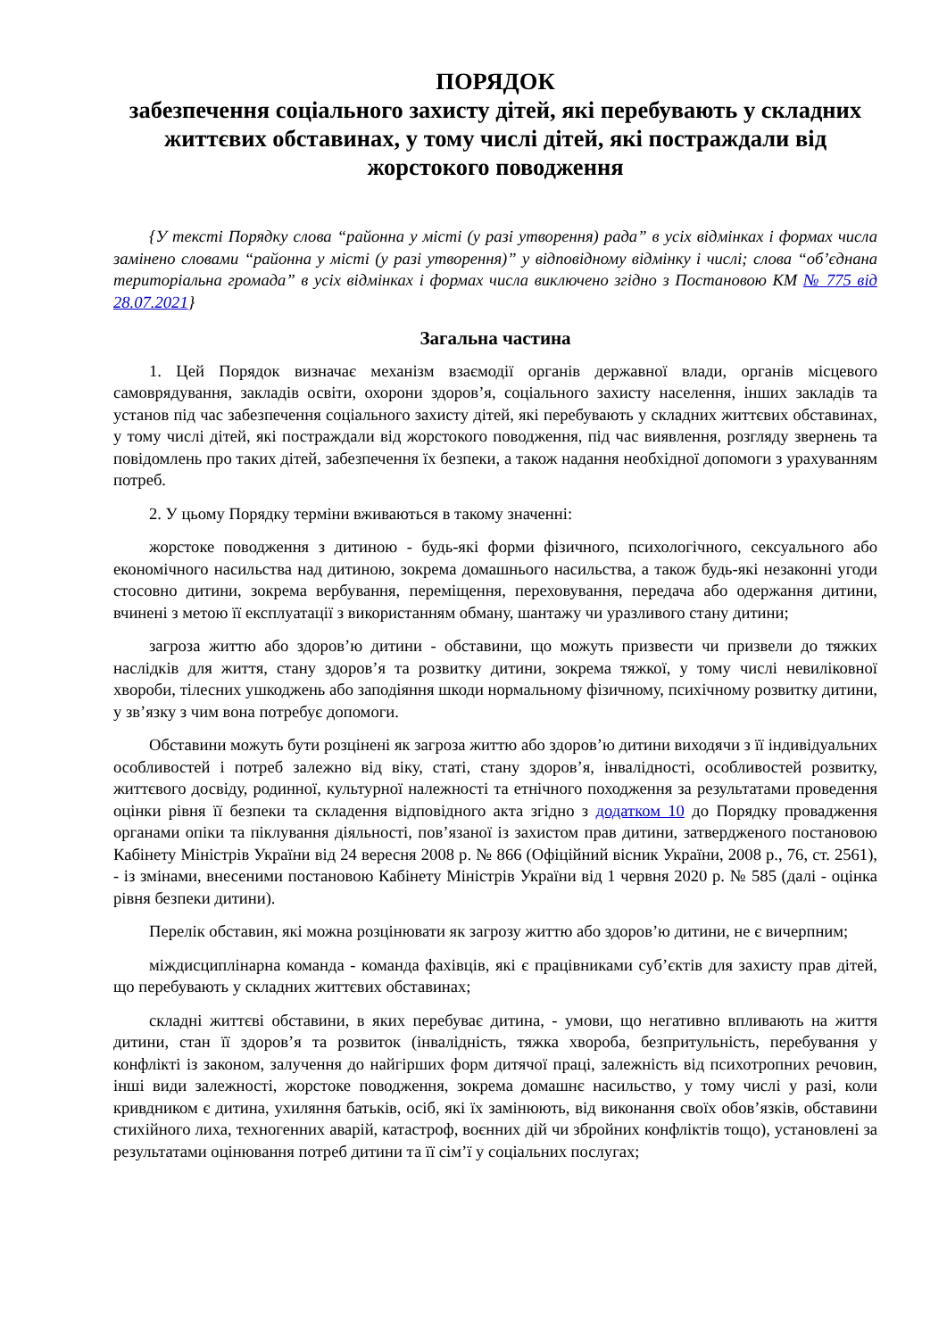ПОРЯДОК
забезпечення соціального захисту дітей, які перебувають у складних життєвих обставинах, у тому числі дітей, які постраждали від жорстокого поводження
{У тексті Порядку слова “районна у місті (у разі утворення) рада” в усіх відмінках і формах числа замінено словами “районна у місті (у разі утворення)” у відповідному відмінку і числі; слова “об’єднана територіальна громада” в усіх відмінках і формах числа виключено згідно з Постановою КМ № 775 від 28.07.2021}
Загальна частина
1. Цей Порядок визначає механізм взаємодії органів державної влади, органів місцевого самоврядування, закладів освіти, охорони здоров’я, соціального захисту населення, інших закладів та установ під час забезпечення соціального захисту дітей, які перебувають у складних життєвих обставинах, у тому числі дітей, які постраждали від жорстокого поводження, під час виявлення, розгляду звернень та повідомлень про таких дітей, забезпечення їх безпеки, а також надання необхідної допомоги з урахуванням потреб.
2. У цьому Порядку терміни вживаються в такому значенні:
жорстоке поводження з дитиною - будь-які форми фізичного, психологічного, сексуального або економічного насильства над дитиною, зокрема домашнього насильства, а також будь-які незаконні угоди стосовно дитини, зокрема вербування, переміщення, переховування, передача або одержання дитини, вчинені з метою її експлуатації з використанням обману, шантажу чи уразливого стану дитини;
загроза життю або здоров’ю дитини - обставини, що можуть призвести чи призвели до тяжких наслідків для життя, стану здоров’я та розвитку дитини, зокрема тяжкої, у тому числі невиліковної хвороби, тілесних ушкоджень або заподіяння шкоди нормальному фізичному, психічному розвитку дитини, у зв’язку з чим вона потребує допомоги.
Обставини можуть бути розцінені як загроза життю або здоров’ю дитини виходячи з її індивідуальних особливостей і потреб залежно від віку, статі, стану здоров’я, інвалідності, особливостей розвитку, життєвого досвіду, родинної, культурної належності та етнічного походження за результатами проведення оцінки рівня її безпеки та складення відповідного акта згідно з додатком 10 до Порядку провадження органами опіки та піклування діяльності, пов’язаної із захистом прав дитини, затвердженого постановою Кабінету Міністрів України від 24 вересня 2008 р. № 866 (Офіційний вісник України, 2008 р., 76, ст. 2561), - із змінами, внесеними постановою Кабінету Міністрів України від 1 червня 2020 р. № 585 (далі - оцінка рівня безпеки дитини).
Перелік обставин, які можна розцінювати як загрозу життю або здоров’ю дитини, не є вичерпним;
міждисциплінарна команда - команда фахівців, які є працівниками суб’єктів для захисту прав дітей, що перебувають у складних життєвих обставинах;
складні життєві обставини, в яких перебуває дитина, - умови, що негативно впливають на життя дитини, стан її здоров’я та розвиток (інвалідність, тяжка хвороба, безпритульність, перебування у конфлікті із законом, залучення до найгірших форм дитячої праці, залежність від психотропних речовин, інші види залежності, жорстоке поводження, зокрема домашнє насильство, у тому числі у разі, коли кривдником є дитина, ухиляння батьків, осіб, які їх замінюють, від виконання своїх обов’язків, обставини стихійного лиха, техногенних аварій, катастроф, воєнних дій чи збройних конфліктів тощо), установлені за результатами оцінювання потреб дитини та її сім’ї у соціальних послугах;